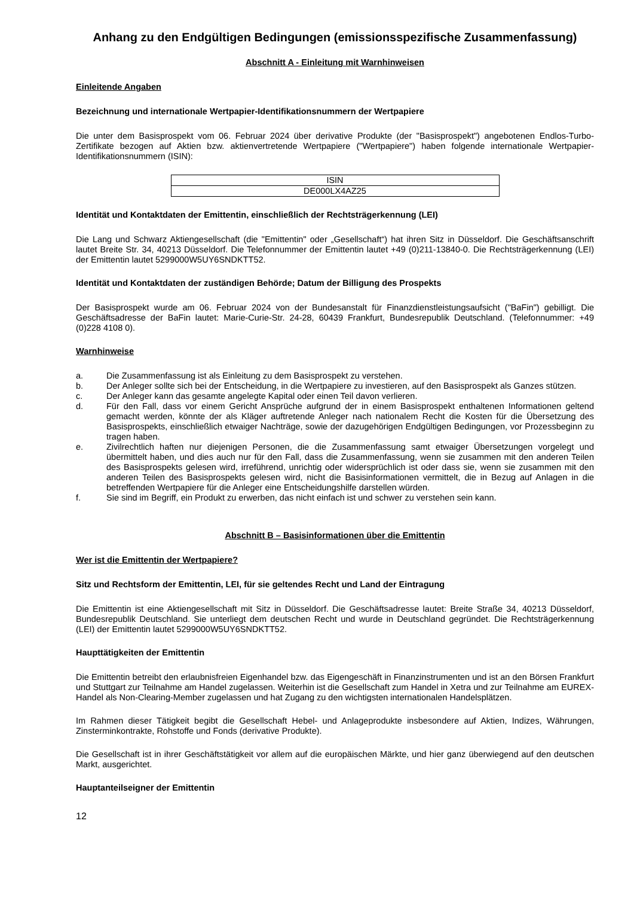Anhang zu den Endgültigen Bedingungen (emissionsspezifische Zusammenfassung)
Abschnitt A - Einleitung mit Warnhinweisen
Einleitende Angaben
Bezeichnung und internationale Wertpapier-Identifikationsnummern der Wertpapiere
Die unter dem Basisprospekt vom 06. Februar 2024 über derivative Produkte (der "Basisprospekt") angebotenen Endlos-Turbo-Zertifikate bezogen auf Aktien bzw. aktienvertretende Wertpapiere ("Wertpapiere") haben folgende internationale Wertpapier-Identifikationsnummern (ISIN):
| ISIN |
| --- |
| DE000LX4AZ25 |
Identität und Kontaktdaten der Emittentin, einschließlich der Rechtsträgerkennung (LEI)
Die Lang und Schwarz Aktiengesellschaft (die "Emittentin" oder „Gesellschaft“) hat ihren Sitz in Düsseldorf. Die Geschäftsanschrift lautet Breite Str. 34, 40213 Düsseldorf. Die Telefonnummer der Emittentin lautet +49 (0)211-13840-0. Die Rechtsträgerkennung (LEI) der Emittentin lautet 5299000W5UY6SNDKTT52.
Identität und Kontaktdaten der zuständigen Behörde; Datum der Billigung des Prospekts
Der Basisprospekt wurde am 06. Februar 2024 von der Bundesanstalt für Finanzdienstleistungsaufsicht ("BaFin") gebilligt. Die Geschäftsadresse der BaFin lautet: Marie-Curie-Str. 24-28, 60439 Frankfurt, Bundesrepublik Deutschland. (Telefonnummer: +49 (0)228 4108 0).
Warnhinweise
a. Die Zusammenfassung ist als Einleitung zu dem Basisprospekt zu verstehen.
b. Der Anleger sollte sich bei der Entscheidung, in die Wertpapiere zu investieren, auf den Basisprospekt als Ganzes stützen.
c. Der Anleger kann das gesamte angelegte Kapital oder einen Teil davon verlieren.
d. Für den Fall, dass vor einem Gericht Ansprüche aufgrund der in einem Basisprospekt enthaltenen Informationen geltend gemacht werden, könnte der als Kläger auftretende Anleger nach nationalem Recht die Kosten für die Übersetzung des Basisprospekts, einschließlich etwaiger Nachträge, sowie der dazugehörigen Endgültigen Bedingungen, vor Prozessbeginn zu tragen haben.
e. Zivilrechtlich haften nur diejenigen Personen, die die Zusammenfassung samt etwaiger Übersetzungen vorgelegt und übermittelt haben, und dies auch nur für den Fall, dass die Zusammenfassung, wenn sie zusammen mit den anderen Teilen des Basisprospekts gelesen wird, irreführend, unrichtig oder widersprüchlich ist oder dass sie, wenn sie zusammen mit den anderen Teilen des Basisprospekts gelesen wird, nicht die Basisinformationen vermittelt, die in Bezug auf Anlagen in die betreffenden Wertpapiere für die Anleger eine Entscheidungshilfe darstellen würden.
f. Sie sind im Begriff, ein Produkt zu erwerben, das nicht einfach ist und schwer zu verstehen sein kann.
Abschnitt B – Basisinformationen über die Emittentin
Wer ist die Emittentin der Wertpapiere?
Sitz und Rechtsform der Emittentin, LEI, für sie geltendes Recht und Land der Eintragung
Die Emittentin ist eine Aktiengesellschaft mit Sitz in Düsseldorf. Die Geschäftsadresse lautet: Breite Straße 34, 40213 Düsseldorf, Bundesrepublik Deutschland. Sie unterliegt dem deutschen Recht und wurde in Deutschland gegründet. Die Rechtsträgerkennung (LEI) der Emittentin lautet 5299000W5UY6SNDKTT52.
Haupttätigkeiten der Emittentin
Die Emittentin betreibt den erlaubnisfreien Eigenhandel bzw. das Eigengeschäft in Finanzinstrumenten und ist an den Börsen Frankfurt und Stuttgart zur Teilnahme am Handel zugelassen. Weiterhin ist die Gesellschaft zum Handel in Xetra und zur Teilnahme am EUREX-Handel als Non-Clearing-Member zugelassen und hat Zugang zu den wichtigsten internationalen Handelsplätzen.
Im Rahmen dieser Tätigkeit begibt die Gesellschaft Hebel- und Anlageprodukte insbesondere auf Aktien, Indizes, Währungen, Zinsterminkontrakte, Rohstoffe und Fonds (derivative Produkte).
Die Gesellschaft ist in ihrer Geschäftstätigkeit vor allem auf die europäischen Märkte, und hier ganz überwiegend auf den deutschen Markt, ausgerichtet.
Hauptanteilseigner der Emittentin
12